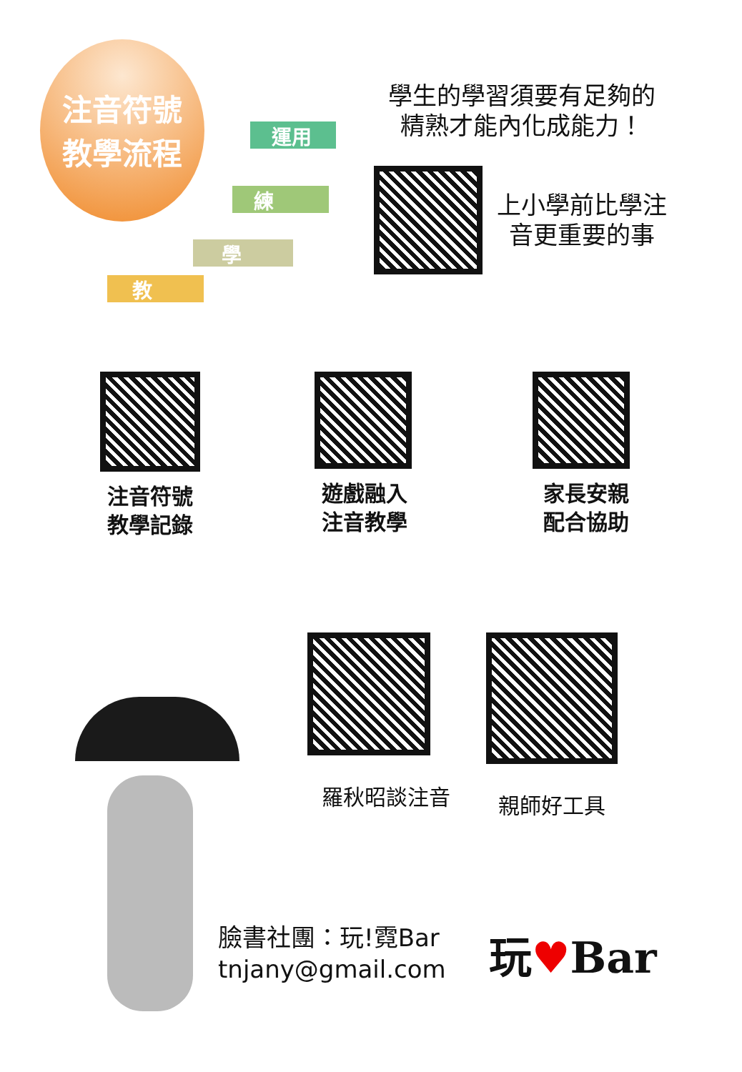注音符號
教學流程
運用
練
學
教
學生的學習須要有足夠的
精熟才能內化成能力！
上小學前比學注
音更重要的事
注音符號
教學記錄
遊戲融入
注音教學
家長安親
配合協助
羅秋昭談注音 親師好工具
臉書社團：玩!霓Bar
tnjany@gmail.com
玩♥Bar